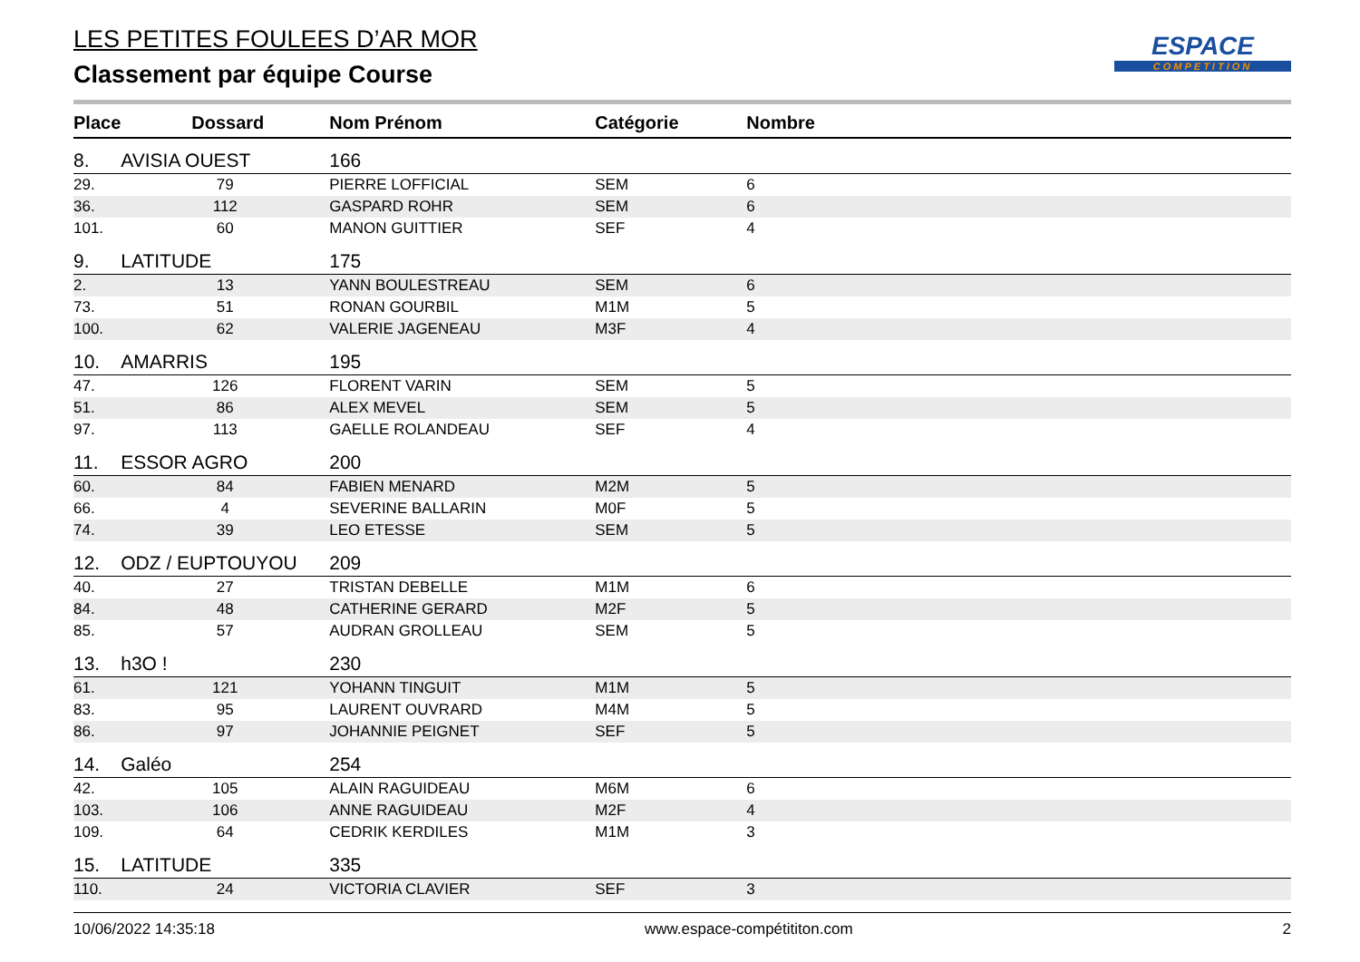ESPACE
COMPETITION
LES PETITES FOULEES D’AR MOR
Classement par équipe Course
| Place | Dossard | Nom Prénom | Catégorie | Nombre |
| --- | --- | --- | --- | --- |
| 8. | AVISIA OUEST | 166 | | |
| 29. | 79 | PIERRE LOFFICIAL | SEM | 6 |
| 36. | 112 | GASPARD ROHR | SEM | 6 |
| 101. | 60 | MANON GUITTIER | SEF | 4 |
| 9. | LATITUDE | 175 | | |
| 2. | 13 | YANN BOULESTREAU | SEM | 6 |
| 73. | 51 | RONAN GOURBIL | M1M | 5 |
| 100. | 62 | VALERIE JAGENEAU | M3F | 4 |
| 10. | AMARRIS | 195 | | |
| 47. | 126 | FLORENT VARIN | SEM | 5 |
| 51. | 86 | ALEX MEVEL | SEM | 5 |
| 97. | 113 | GAELLE ROLANDEAU | SEF | 4 |
| 11. | ESSOR AGRO | 200 | | |
| 60. | 84 | FABIEN MENARD | M2M | 5 |
| 66. | 4 | SEVERINE BALLARIN | M0F | 5 |
| 74. | 39 | LEO ETESSE | SEM | 5 |
| 12. | ODZ / EUPTOUYOU | 209 | | |
| 40. | 27 | TRISTAN DEBELLE | M1M | 6 |
| 84. | 48 | CATHERINE GERARD | M2F | 5 |
| 85. | 57 | AUDRAN GROLLEAU | SEM | 5 |
| 13. | h3O ! | 230 | | |
| 61. | 121 | YOHANN TINGUIT | M1M | 5 |
| 83. | 95 | LAURENT OUVRARD | M4M | 5 |
| 86. | 97 | JOHANNIE PEIGNET | SEF | 5 |
| 14. | Galéo | 254 | | |
| 42. | 105 | ALAIN RAGUIDEAU | M6M | 6 |
| 103. | 106 | ANNE RAGUIDEAU | M2F | 4 |
| 109. | 64 | CEDRIK KERDILES | M1M | 3 |
| 15. | LATITUDE | 335 | | |
| 110. | 24 | VICTORIA CLAVIER | SEF | 3 |
10/06/2022 14:35:18 www.espace-compétititon.com 2